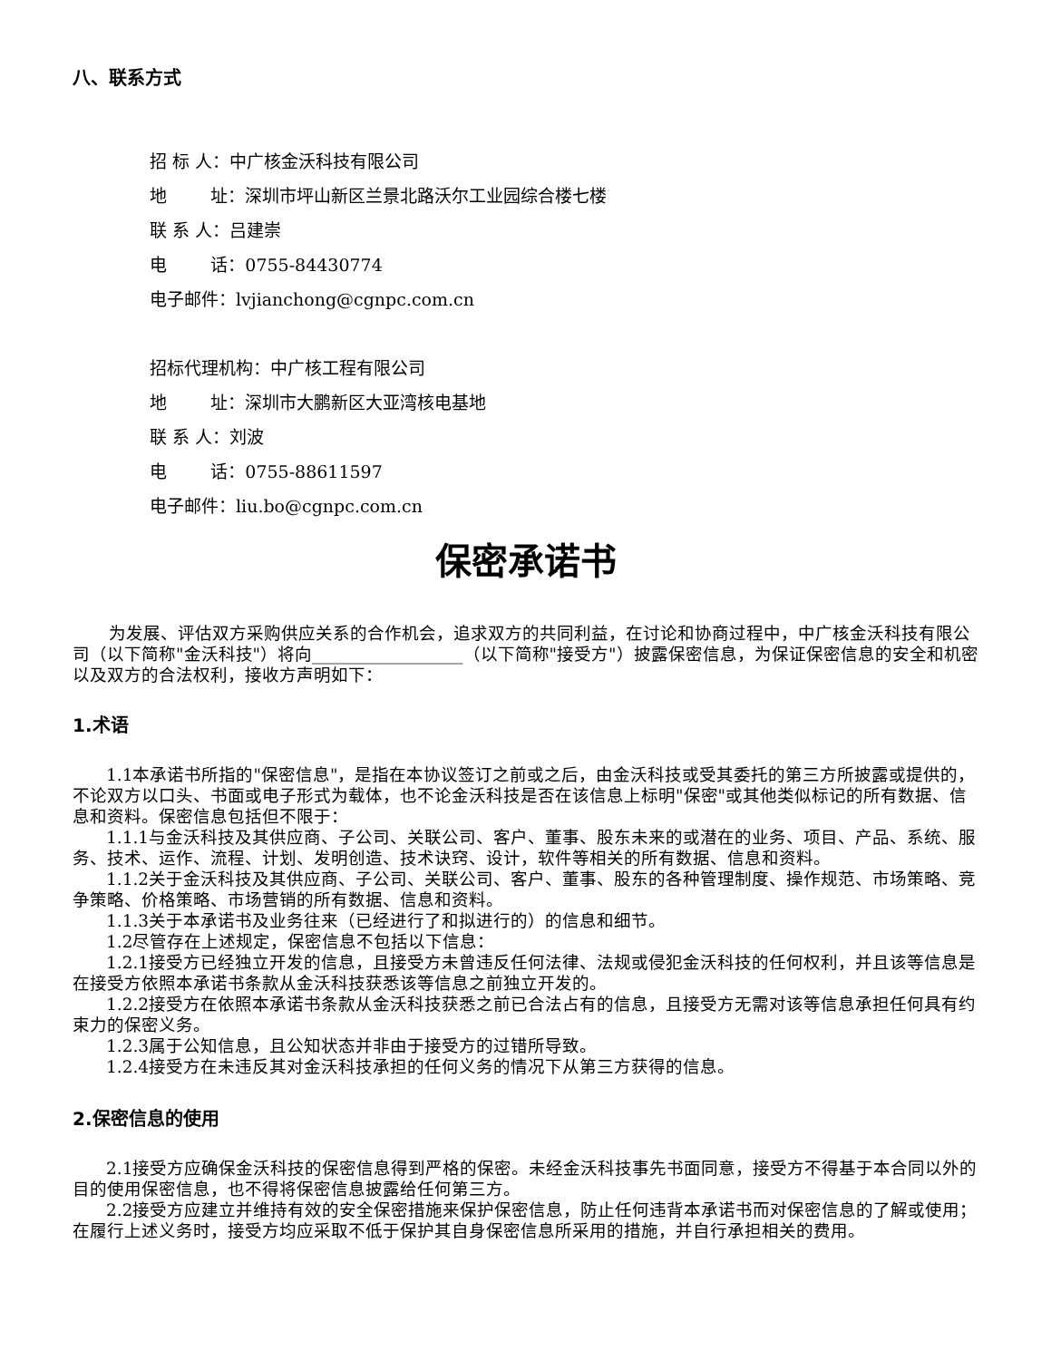八、联系方式
招 标 人：中广核金沃科技有限公司
地 址：深圳市坪山新区兰景北路沃尔工业园综合楼七楼
联 系 人：吕建崇
电 话：0755-84430774
电子邮件：lvjianchong@cgnpc.com.cn
招标代理机构：中广核工程有限公司
地 址：深圳市大鹏新区大亚湾核电基地
联 系 人：刘波
电 话：0755-88611597
电子邮件：liu.bo@cgnpc.com.cn
保密承诺书
为发展、评估双方采购供应关系的合作机会，追求双方的共同利益，在讨论和协商过程中，中广核金沃科技有限公司（以下简称"金沃科技"）将向__________________（以下简称"接受方"）披露保密信息，为保证保密信息的安全和机密以及双方的合法权利，接收方声明如下：
1.术语
1.1本承诺书所指的"保密信息"，是指在本协议签订之前或之后，由金沃科技或受其委托的第三方所披露或提供的，不论双方以口头、书面或电子形式为载体，也不论金沃科技是否在该信息上标明"保密"或其他类似标记的所有数据、信息和资料。保密信息包括但不限于：
1.1.1与金沃科技及其供应商、子公司、关联公司、客户、董事、股东未来的或潜在的业务、项目、产品、系统、服务、技术、运作、流程、计划、发明创造、技术诀窍、设计，软件等相关的所有数据、信息和资料。
1.1.2关于金沃科技及其供应商、子公司、关联公司、客户、董事、股东的各种管理制度、操作规范、市场策略、竞争策略、价格策略、市场营销的所有数据、信息和资料。
1.1.3关于本承诺书及业务往来（已经进行了和拟进行的）的信息和细节。
1.2尽管存在上述规定，保密信息不包括以下信息：
1.2.1接受方已经独立开发的信息，且接受方未曾违反任何法律、法规或侵犯金沃科技的任何权利，并且该等信息是在接受方依照本承诺书条款从金沃科技获悉该等信息之前独立开发的。
1.2.2接受方在依照本承诺书条款从金沃科技获悉之前已合法占有的信息，且接受方无需对该等信息承担任何具有约束力的保密义务。
1.2.3属于公知信息，且公知状态并非由于接受方的过错所导致。
1.2.4接受方在未违反其对金沃科技承担的任何义务的情况下从第三方获得的信息。
2.保密信息的使用
2.1接受方应确保金沃科技的保密信息得到严格的保密。未经金沃科技事先书面同意，接受方不得基于本合同以外的目的使用保密信息，也不得将保密信息披露给任何第三方。
2.2接受方应建立并维持有效的安全保密措施来保护保密信息，防止任何违背本承诺书而对保密信息的了解或使用；在履行上述义务时，接受方均应采取不低于保护其自身保密信息所采用的措施，并自行承担相关的费用。